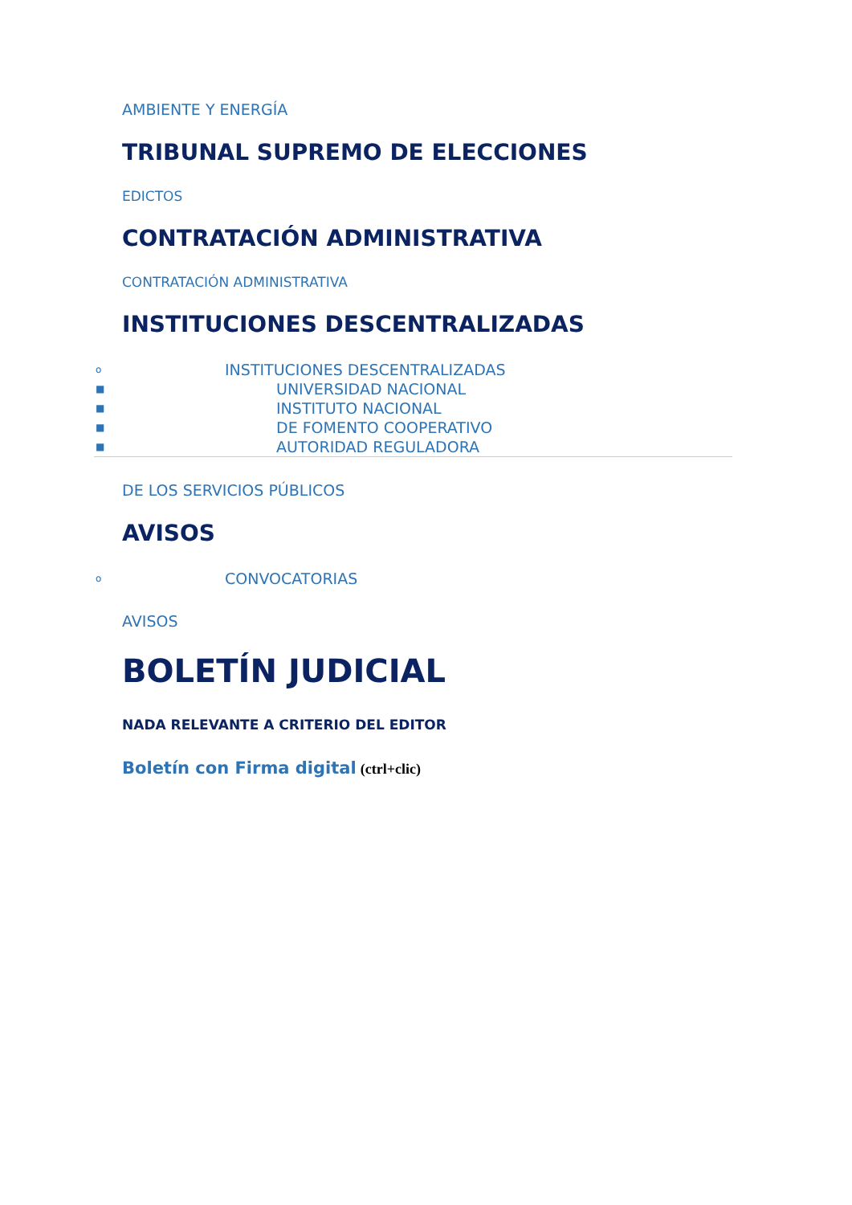AMBIENTE Y ENERGÍA
TRIBUNAL SUPREMO DE ELECCIONES
EDICTOS
CONTRATACIÓN ADMINISTRATIVA
CONTRATACIÓN ADMINISTRATIVA
INSTITUCIONES DESCENTRALIZADAS
o INSTITUCIONES DESCENTRALIZADAS
■ UNIVERSIDAD NACIONAL
■ INSTITUTO NACIONAL
■ DE FOMENTO COOPERATIVO
■ AUTORIDAD REGULADORA
DE LOS SERVICIOS PÚBLICOS
AVISOS
o CONVOCATORIAS
AVISOS
BOLETÍN JUDICIAL
NADA RELEVANTE A CRITERIO DEL EDITOR
Boletín con Firma digital (ctrl+clic)